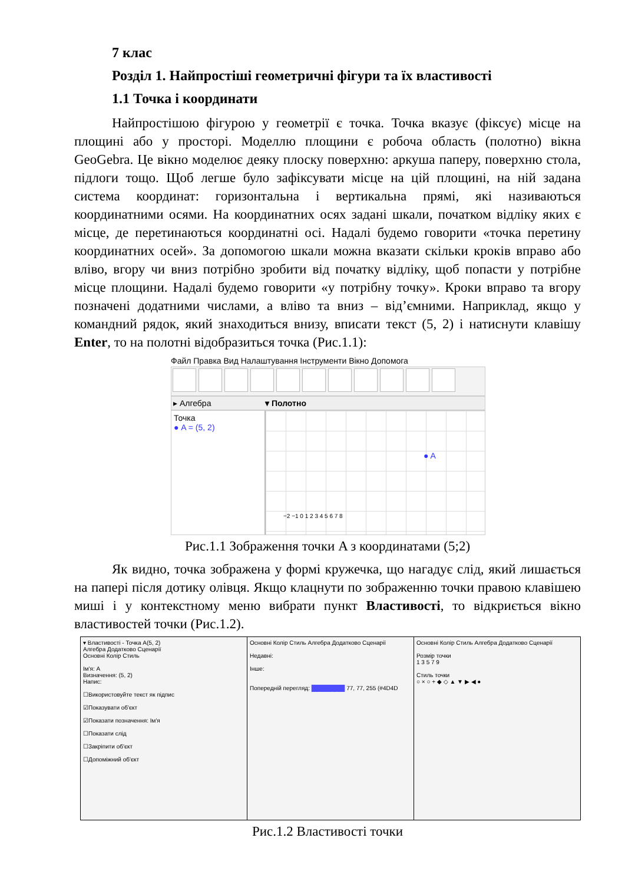7 клас
Розділ 1. Найпростіші геометричні фігури та їх властивості
1.1 Точка і координати
Найпростішою фігурою у геометрії є точка. Точка вказує (фіксує) місце на площині або у просторі. Моделлю площини є робоча область (полотно) вікна GeoGebra. Це вікно моделює деяку плоску поверхню: аркуша паперу, поверхню стола, підлоги тощо. Щоб легше було зафіксувати місце на цій площині, на ній задана система координат: горизонтальна і вертикальна прямі, які називаються координатними осями. На координатних осях задані шкали, початком відліку яких є місце, де перетинаються координатні осі. Надалі будемо говорити «точка перетину координатних осей». За допомогою шкали можна вказати скільки кроків вправо або вліво, вгору чи вниз потрібно зробити від початку відліку, щоб попасти у потрібне місце площини. Надалі будемо говорити «у потрібну точку». Кроки вправо та вгору позначені додатними числами, а вліво та вниз – від’ємними. Наприклад, якщо у командний рядок, який знаходиться внизу, вписати текст (5, 2) і натиснути клавішу Enter, то на полотні відобразиться точка (Рис.1.1):
Файл Правка Вид Налаштування Інструменти Вікно Допомога
▸ Алгебра ▾ Полотно
Точка
● A = (5, 2)
● A
−2 −1 0 1 2 3 4 5 6 7 8
Рис.1.1 Зображення точки A з координатами (5;2)
Як видно, точка зображена у формі кружечка, що нагадує слід, який лишається на папері після дотику олівця. Якщо клацнути по зображенню точки правою клавішею миші і у контекстному меню вибрати пункт Властивості, то відкриється вікно властивостей точки (Рис.1.2).
▾ Властивості - Точка A(5, 2)
Алгебра Додатково Сценарії
Основні Колір Стиль
Ім'я: A
Визначення: (5, 2)
Напис:
☐Використовуйте текст як підпис
☑Показувати об'єкт
☑Показати позначення: Ім'я
☐Показати слід
☐Закріпити об'єкт
☐Допоміжний об'єкт
Основні Колір Стиль Алгебра Додатково Сценарії
Недавні:
Інше:
Попередній перегляд: ████████ 77, 77, 255 (#4D4D
Основні Колір Стиль Алгебра Додатково Сценарії
Розмір точки
1 3 5 7 9
Стиль точки
○ × ○ + ◆ ◇ ▲ ▼ ▶ ◀ ●
Рис.1.2 Властивості точки